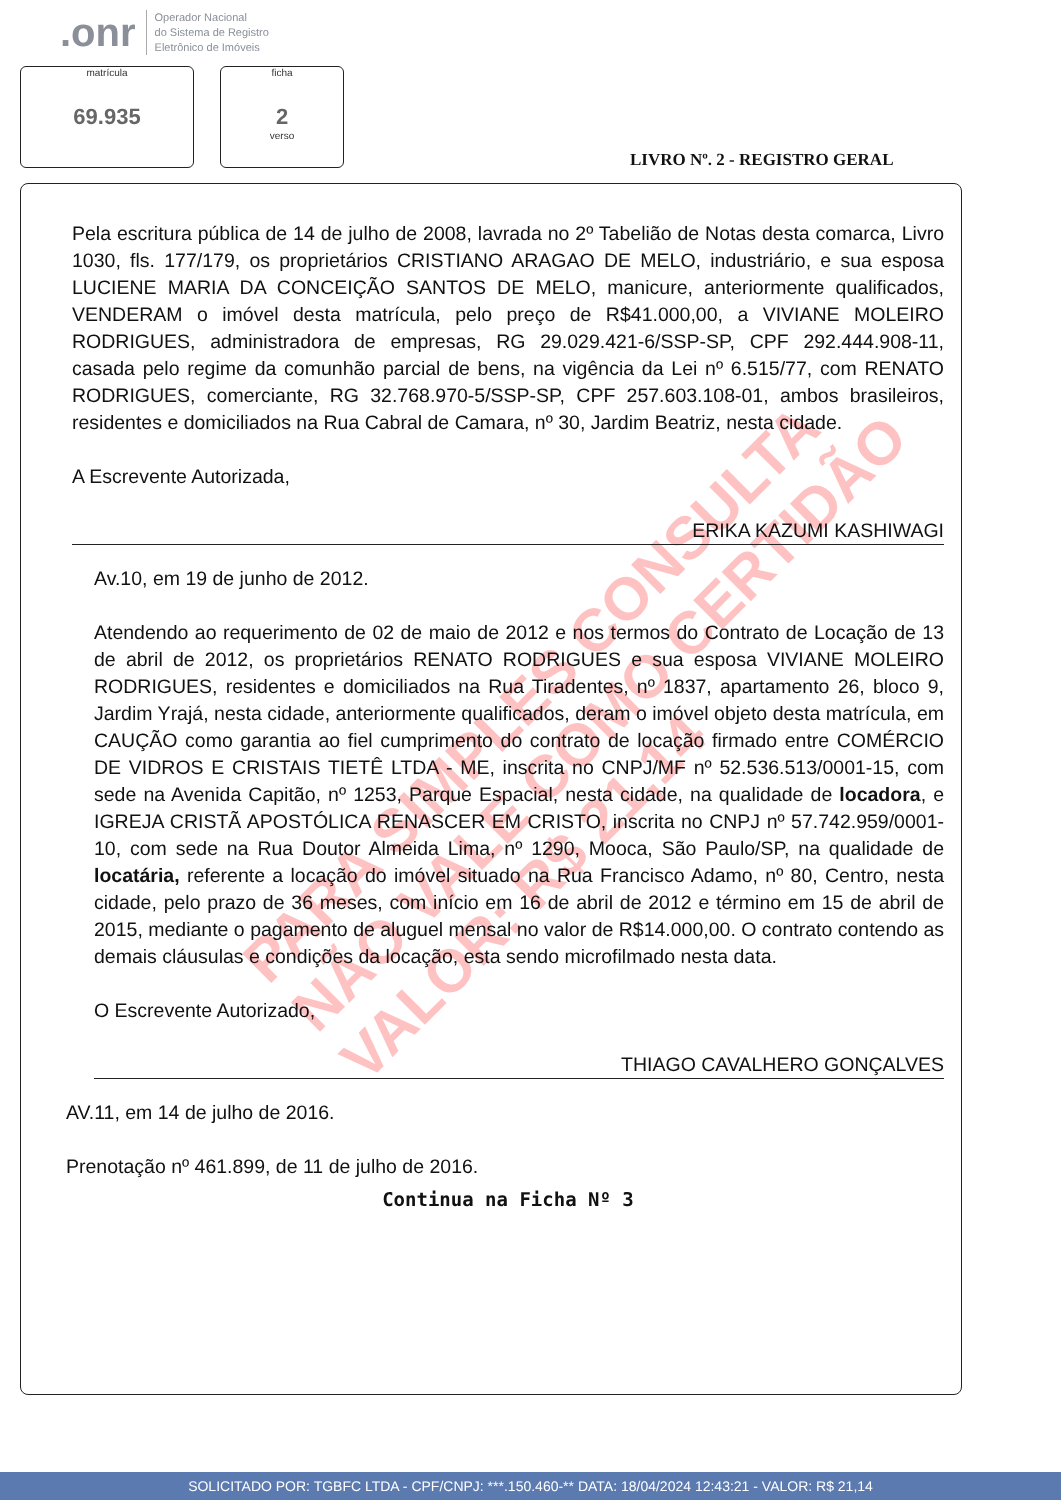.onr
Operador Nacional
do Sistema de Registro
Eletrônico de Imóveis
matrícula
69.935
ficha
2
verso
LIVRO Nº. 2 - REGISTRO GERAL
PARA SIMPLES CONSULTA
NÃO VALE COMO CERTIDÃO
VALOR: R$ 21,14
Pela escritura pública de 14 de julho de 2008, lavrada no 2º Tabelião de Notas desta comarca, Livro 1030, fls. 177/179, os proprietários CRISTIANO ARAGAO DE MELO, industriário, e sua esposa LUCIENE MARIA DA CONCEIÇÃO SANTOS DE MELO, manicure, anteriormente qualificados, VENDERAM o imóvel desta matrícula, pelo preço de R$41.000,00, a VIVIANE MOLEIRO RODRIGUES, administradora de empresas, RG 29.029.421-6/SSP-SP, CPF 292.444.908-11, casada pelo regime da comunhão parcial de bens, na vigência da Lei nº 6.515/77, com RENATO RODRIGUES, comerciante, RG 32.768.970-5/SSP-SP, CPF 257.603.108-01, ambos brasileiros, residentes e domiciliados na Rua Cabral de Camara, nº 30, Jardim Beatriz, nesta cidade.
A Escrevente Autorizada,
ERIKA KAZUMI KASHIWAGI
Av.10, em 19 de junho de 2012.
Atendendo ao requerimento de 02 de maio de 2012 e nos termos do Contrato de Locação de 13 de abril de 2012, os proprietários RENATO RODRIGUES e sua esposa VIVIANE MOLEIRO RODRIGUES, residentes e domiciliados na Rua Tiradentes, nº 1837, apartamento 26, bloco 9, Jardim Yrajá, nesta cidade, anteriormente qualificados, deram o imóvel objeto desta matrícula, em CAUÇÃO como garantia ao fiel cumprimento do contrato de locação firmado entre COMÉRCIO DE VIDROS E CRISTAIS TIETÊ LTDA - ME, inscrita no CNPJ/MF nº 52.536.513/0001-15, com sede na Avenida Capitão, nº 1253, Parque Espacial, nesta cidade, na qualidade de locadora, e IGREJA CRISTÃ APOSTÓLICA RENASCER EM CRISTO, inscrita no CNPJ nº 57.742.959/0001-10, com sede na Rua Doutor Almeida Lima, nº 1290, Mooca, São Paulo/SP, na qualidade de locatária, referente a locação do imóvel situado na Rua Francisco Adamo, nº 80, Centro, nesta cidade, pelo prazo de 36 meses, com início em 16 de abril de 2012 e término em 15 de abril de 2015, mediante o pagamento de aluguel mensal no valor de R$14.000,00. O contrato contendo as demais cláusulas e condições da locação, esta sendo microfilmado nesta data.
O Escrevente Autorizado,
THIAGO CAVALHERO GONÇALVES
AV.11, em 14 de julho de 2016.
Prenotação nº 461.899, de 11 de julho de 2016.
Continua na Ficha Nº 3
SOLICITADO POR: TGBFC LTDA - CPF/CNPJ: ***.150.460-** DATA: 18/04/2024 12:43:21 - VALOR: R$ 21,14